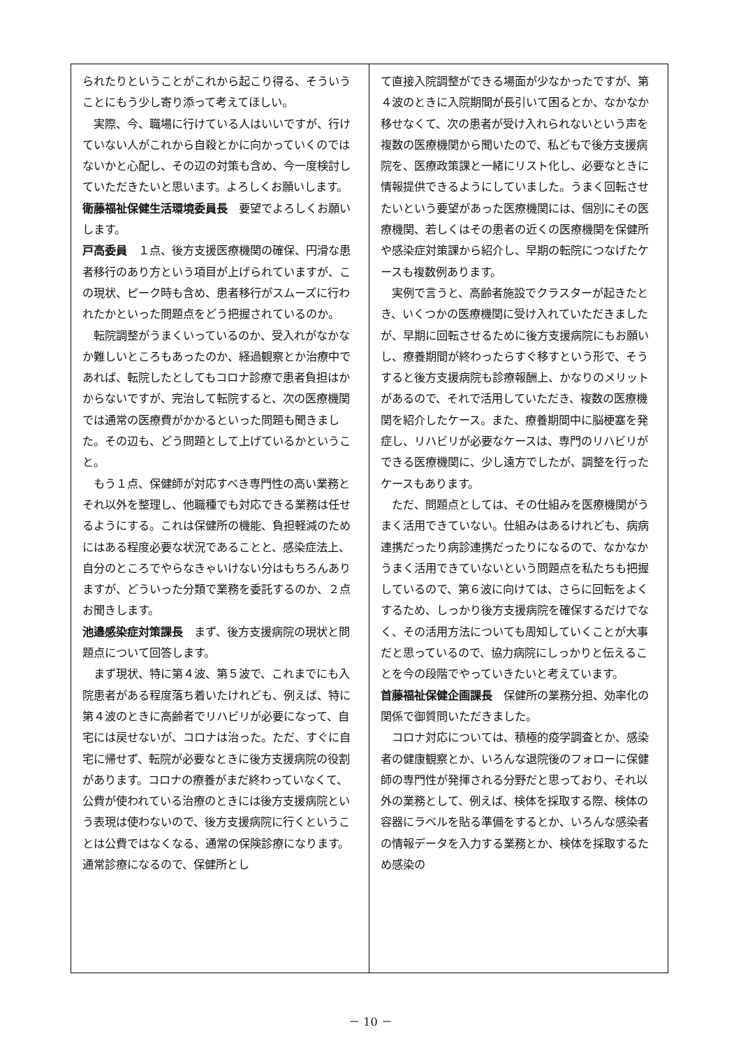られたりということがこれから起こり得る、そういうことにもう少し寄り添って考えてほしい。
実際、今、職場に行けている人はいいですが、行けていない人がこれから自殺とかに向かっていくのではないかと心配し、その辺の対策も含め、今一度検討していただきたいと思います。よろしくお願いします。
衛藤福祉保健生活環境委員長　要望でよろしくお願いします。
戸高委員　１点、後方支援医療機関の確保、円滑な患者移行のあり方という項目が上げられていますが、この現状、ピーク時も含め、患者移行がスムーズに行われたかといった問題点をどう把握されているのか。
転院調整がうまくいっているのか、受入れがなかなか難しいところもあったのか、経過観察とか治療中であれば、転院したとしてもコロナ診療で患者負担はかからないですが、完治して転院すると、次の医療機関では通常の医療費がかかるといった問題も聞きました。その辺も、どう問題として上げているかということ。
もう１点、保健師が対応すべき専門性の高い業務とそれ以外を整理し、他職種でも対応できる業務は任せるようにする。これは保健所の機能、負担軽減のためにはある程度必要な状況であることと、感染症法上、自分のところでやらなきゃいけない分はもちろんありますが、どういった分類で業務を委託するのか、２点お聞きします。
池邉感染症対策課長　まず、後方支援病院の現状と問題点について回答します。
まず現状、特に第４波、第５波で、これまでにも入院患者がある程度落ち着いたけれども、例えば、特に第４波のときに高齢者でリハビリが必要になって、自宅には戻せないが、コロナは治った。ただ、すぐに自宅に帰せず、転院が必要なときに後方支援病院の役割があります。コロナの療養がまだ終わっていなくて、公費が使われている治療のときには後方支援病院という表現は使わないので、後方支援病院に行くということは公費ではなくなる、通常の保険診療になります。通常診療になるので、保健所とし
て直接入院調整ができる場面が少なかったですが、第４波のときに入院期間が長引いて困るとか、なかなか移せなくて、次の患者が受け入れられないという声を複数の医療機関から聞いたので、私どもで後方支援病院を、医療政策課と一緒にリスト化し、必要なときに情報提供できるようにしていました。うまく回転させたいという要望があった医療機関には、個別にその医療機関、若しくはその患者の近くの医療機関を保健所や感染症対策課から紹介し、早期の転院につなげたケースも複数例あります。
実例で言うと、高齢者施設でクラスターが起きたとき、いくつかの医療機関に受け入れていただきましたが、早期に回転させるために後方支援病院にもお願いし、療養期間が終わったらすぐ移すという形で、そうすると後方支援病院も診療報酬上、かなりのメリットがあるので、それで活用していただき、複数の医療機関を紹介したケース。また、療養期間中に脳梗塞を発症し、リハビリが必要なケースは、専門のリハビリができる医療機関に、少し遠方でしたが、調整を行ったケースもあります。
ただ、問題点としては、その仕組みを医療機関がうまく活用できていない。仕組みはあるけれども、病病連携だったり病診連携だったりになるので、なかなかうまく活用できていないという問題点を私たちも把握しているので、第６波に向けては、さらに回転をよくするため、しっかり後方支援病院を確保するだけでなく、その活用方法についても周知していくことが大事だと思っているので、協力病院にしっかりと伝えることを今の段階でやっていきたいと考えています。
首藤福祉保健企画課長　保健所の業務分担、効率化の関係で御質問いただきました。
コロナ対応については、積極的疫学調査とか、感染者の健康観察とか、いろんな退院後のフォローに保健師の専門性が発揮される分野だと思っており、それ以外の業務として、例えば、検体を採取する際、検体の容器にラベルを貼る準備をするとか、いろんな感染者の情報データを入力する業務とか、検体を採取するため感染の
－ 10 －